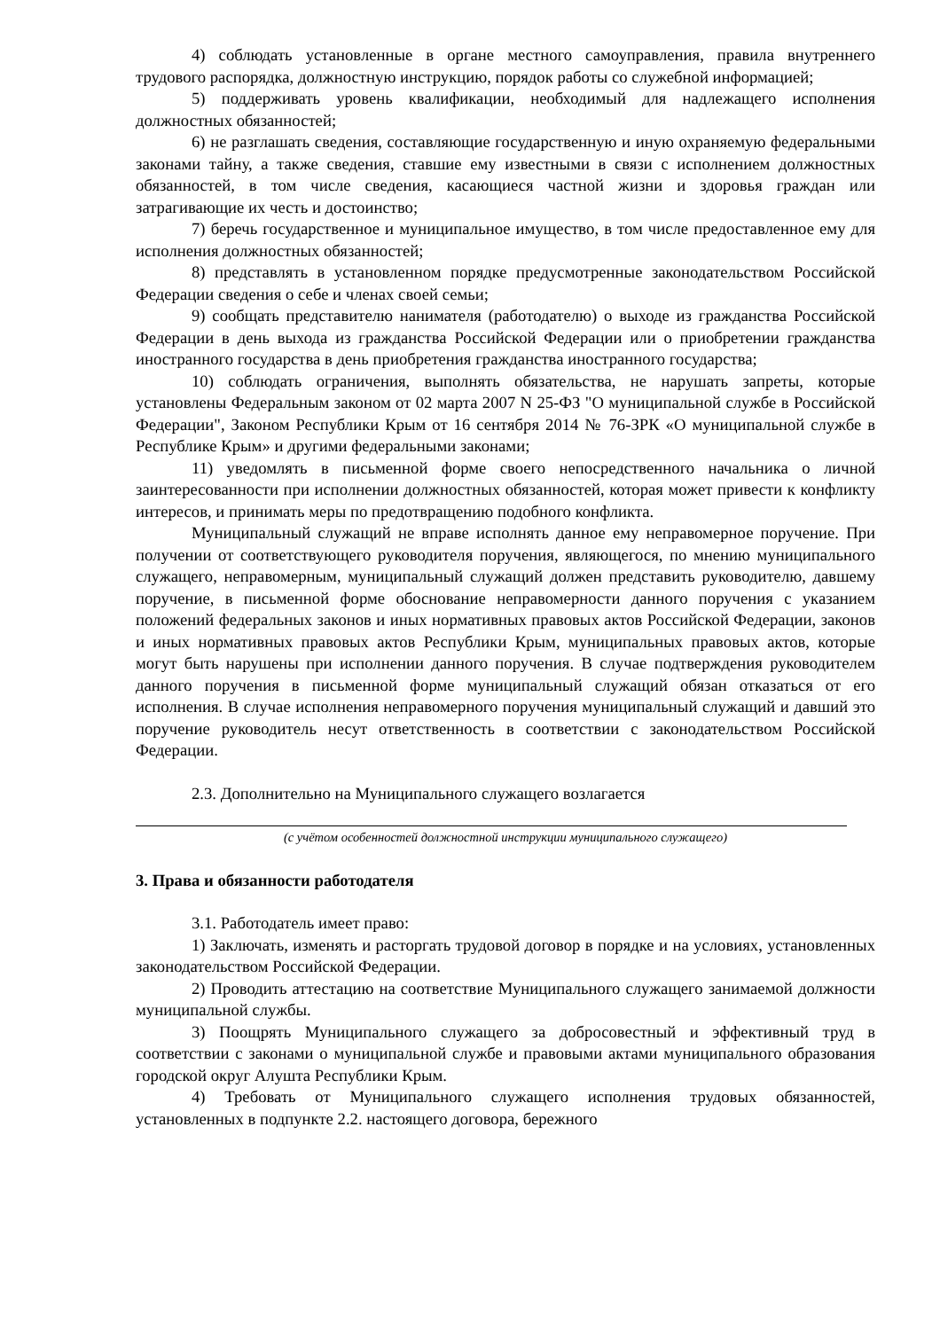4) соблюдать установленные в органе местного самоуправления, правила внутреннего трудового распорядка, должностную инструкцию, порядок работы со служебной информацией;
5) поддерживать уровень квалификации, необходимый для надлежащего исполнения должностных обязанностей;
6) не разглашать сведения, составляющие государственную и иную охраняемую федеральными законами тайну, а также сведения, ставшие ему известными в связи с исполнением должностных обязанностей, в том числе сведения, касающиеся частной жизни и здоровья граждан или затрагивающие их честь и достоинство;
7) беречь государственное и муниципальное имущество, в том числе предоставленное ему для исполнения должностных обязанностей;
8) представлять в установленном порядке предусмотренные законодательством Российской Федерации сведения о себе и членах своей семьи;
9) сообщать представителю нанимателя (работодателю) о выходе из гражданства Российской Федерации в день выхода из гражданства Российской Федерации или о приобретении гражданства иностранного государства в день приобретения гражданства иностранного государства;
10) соблюдать ограничения, выполнять обязательства, не нарушать запреты, которые установлены Федеральным законом от 02 марта 2007 N 25-ФЗ "О муниципальной службе в Российской Федерации", Законом Республики Крым от 16 сентября 2014 № 76-ЗРК «О муниципальной службе в Республике Крым» и другими федеральными законами;
11) уведомлять в письменной форме своего непосредственного начальника о личной заинтересованности при исполнении должностных обязанностей, которая может привести к конфликту интересов, и принимать меры по предотвращению подобного конфликта.
Муниципальный служащий не вправе исполнять данное ему неправомерное поручение. При получении от соответствующего руководителя поручения, являющегося, по мнению муниципального служащего, неправомерным, муниципальный служащий должен представить руководителю, давшему поручение, в письменной форме обоснование неправомерности данного поручения с указанием положений федеральных законов и иных нормативных правовых актов Российской Федерации, законов и иных нормативных правовых актов Республики Крым, муниципальных правовых актов, которые могут быть нарушены при исполнении данного поручения. В случае подтверждения руководителем данного поручения в письменной форме муниципальный служащий обязан отказаться от его исполнения. В случае исполнения неправомерного поручения муниципальный служащий и давший это поручение руководитель несут ответственность в соответствии с законодательством Российской Федерации.
2.3. Дополнительно на Муниципального служащего возлагается
(с учётом особенностей должностной инструкции муниципального служащего)
3. Права и обязанности работодателя
3.1. Работодатель имеет право:
1) Заключать, изменять и расторгать трудовой договор в порядке и на условиях, установленных законодательством Российской Федерации.
2) Проводить аттестацию на соответствие Муниципального служащего занимаемой должности муниципальной службы.
3) Поощрять Муниципального служащего за добросовестный и эффективный труд в соответствии с законами о муниципальной службе и правовыми актами муниципального образования городской округ Алушта Республики Крым.
4) Требовать от Муниципального служащего исполнения трудовых обязанностей, установленных в подпункте 2.2. настоящего договора, бережного